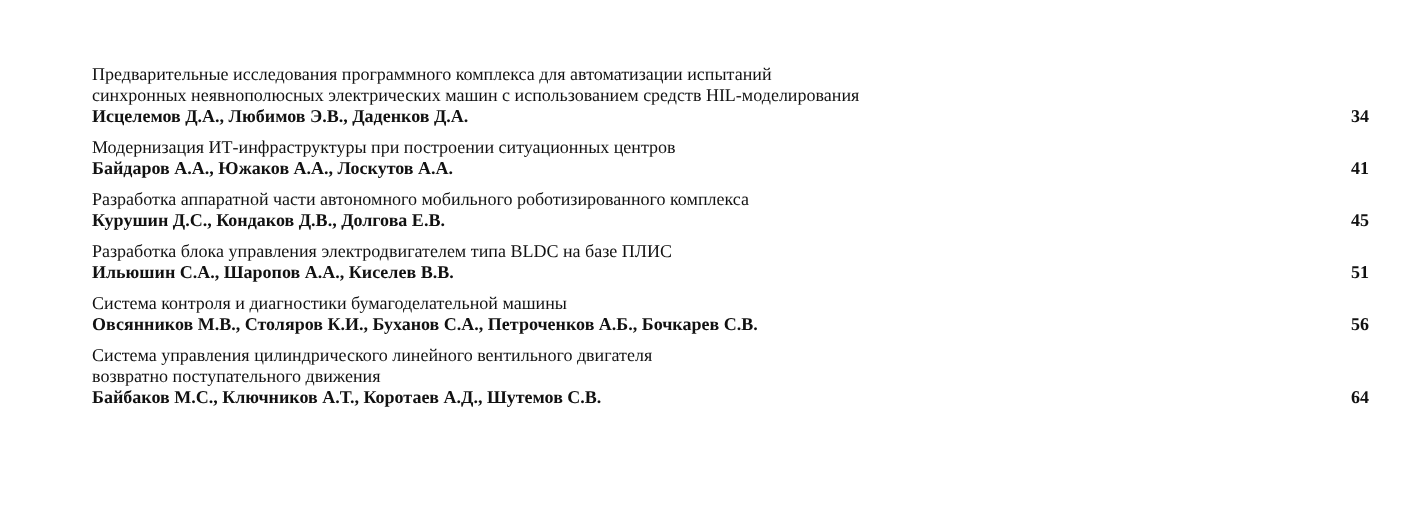Предварительные исследования программного комплекса для автоматизации испытаний
синхронных неявнополюсных электрических машин с использованием средств HIL-моделирования
Исцелемов Д.А., Любимов Э.В., Даденков Д.А. 34
Модернизация ИТ-инфраструктуры при построении ситуационных центров
Байдаров А.А., Южаков А.А., Лоскутов А.А. 41
Разработка аппаратной части автономного мобильного роботизированного комплекса
Курушин Д.С., Кондаков Д.В., Долгова Е.В. 45
Разработка блока управления электродвигателем типа BLDC на базе ПЛИС
Ильюшин С.А., Шаропов А.А., Киселев В.В. 51
Система контроля и диагностики бумагоделательной машины
Овсянников М.В., Столяров К.И., Буханов С.А., Петроченков А.Б., Бочкарев С.В. 56
Система управления цилиндрического линейного вентильного двигателя
возвратно поступательного движения
Байбаков М.С., Ключников А.Т., Коротаев А.Д., Шутемов С.В. 64